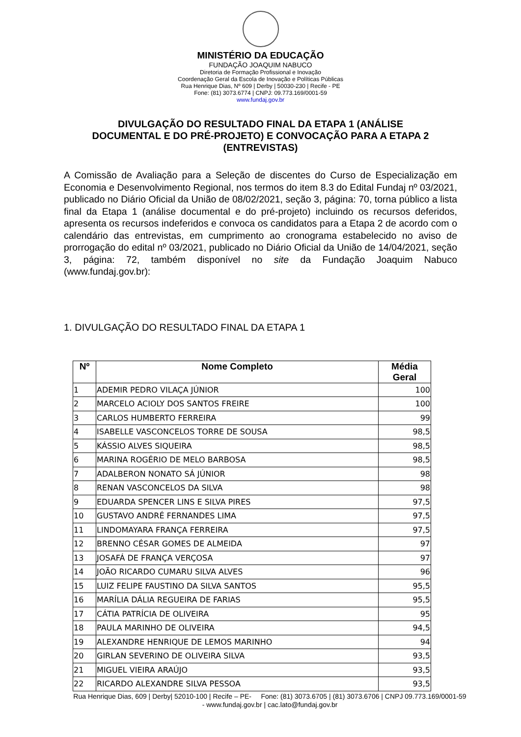MINISTÉRIO DA EDUCAÇÃO
FUNDAÇÃO JOAQUIM NABUCO
Diretoria de Formação Profissional e Inovação
Coordenação Geral da Escola de Inovação e Políticas Públicas
Rua Henrique Dias, Nº 609 | Derby | 50030-230 | Recife - PE
Fone: (81) 3073.6774 | CNPJ: 09.773.169/0001-59
www.fundaj.gov.br
DIVULGAÇÃO DO RESULTADO FINAL DA ETAPA 1 (ANÁLISE DOCUMENTAL E DO PRÉ-PROJETO) E CONVOCAÇÃO PARA A ETAPA 2 (ENTREVISTAS)
A Comissão de Avaliação para a Seleção de discentes do Curso de Especialização em Economia e Desenvolvimento Regional, nos termos do item 8.3 do Edital Fundaj nº 03/2021, publicado no Diário Oficial da União de 08/02/2021, seção 3, página: 70, torna público a lista final da Etapa 1 (análise documental e do pré-projeto) incluindo os recursos deferidos, apresenta os recursos indeferidos e convoca os candidatos para a Etapa 2 de acordo com o calendário das entrevistas, em cumprimento ao cronograma estabelecido no aviso de prorrogação do edital nº 03/2021, publicado no Diário Oficial da União de 14/04/2021, seção 3, página: 72, também disponível no site da Fundação Joaquim Nabuco (www.fundaj.gov.br):
1. DIVULGAÇÃO DO RESULTADO FINAL DA ETAPA 1
| Nº | Nome Completo | Média Geral |
| --- | --- | --- |
| 1 | ADEMIR PEDRO VILAÇA JÚNIOR | 100 |
| 2 | MARCELO ACIOLY DOS SANTOS FREIRE | 100 |
| 3 | CARLOS HUMBERTO FERREIRA | 99 |
| 4 | ISABELLE VASCONCELOS TORRE DE SOUSA | 98,5 |
| 5 | KÁSSIO ALVES SIQUEIRA | 98,5 |
| 6 | MARINA ROGÉRIO DE MELO BARBOSA | 98,5 |
| 7 | ADALBERON NONATO SÁ JÚNIOR | 98 |
| 8 | RENAN VASCONCELOS DA SILVA | 98 |
| 9 | EDUARDA SPENCER LINS E SILVA PIRES | 97,5 |
| 10 | GUSTAVO ANDRÉ FERNANDES LIMA | 97,5 |
| 11 | LINDOMAYARA FRANÇA FERREIRA | 97,5 |
| 12 | BRENNO CÉSAR GOMES DE ALMEIDA | 97 |
| 13 | JOSAFÁ DE FRANÇA VERÇOSA | 97 |
| 14 | JOÃO RICARDO CUMARU SILVA ALVES | 96 |
| 15 | LUIZ FELIPE FAUSTINO DA SILVA SANTOS | 95,5 |
| 16 | MARÍLIA DÁLIA REGUEIRA DE FARIAS | 95,5 |
| 17 | CÁTIA PATRÍCIA DE OLIVEIRA | 95 |
| 18 | PAULA MARINHO DE OLIVEIRA | 94,5 |
| 19 | ALEXANDRE HENRIQUE DE LEMOS MARINHO | 94 |
| 20 | GIRLAN SEVERINO DE OLIVEIRA SILVA | 93,5 |
| 21 | MIGUEL VIEIRA ARAÚJO | 93,5 |
| 22 | RICARDO ALEXANDRE SILVA PESSOA | 93,5 |
Rua Henrique Dias, 609 | Derby| 52010-100 | Recife – PE- Fone: (81) 3073.6705 | (81) 3073.6706 | CNPJ 09.773.169/0001-59 - www.fundaj.gov.br | cac.lato@fundaj.gov.br